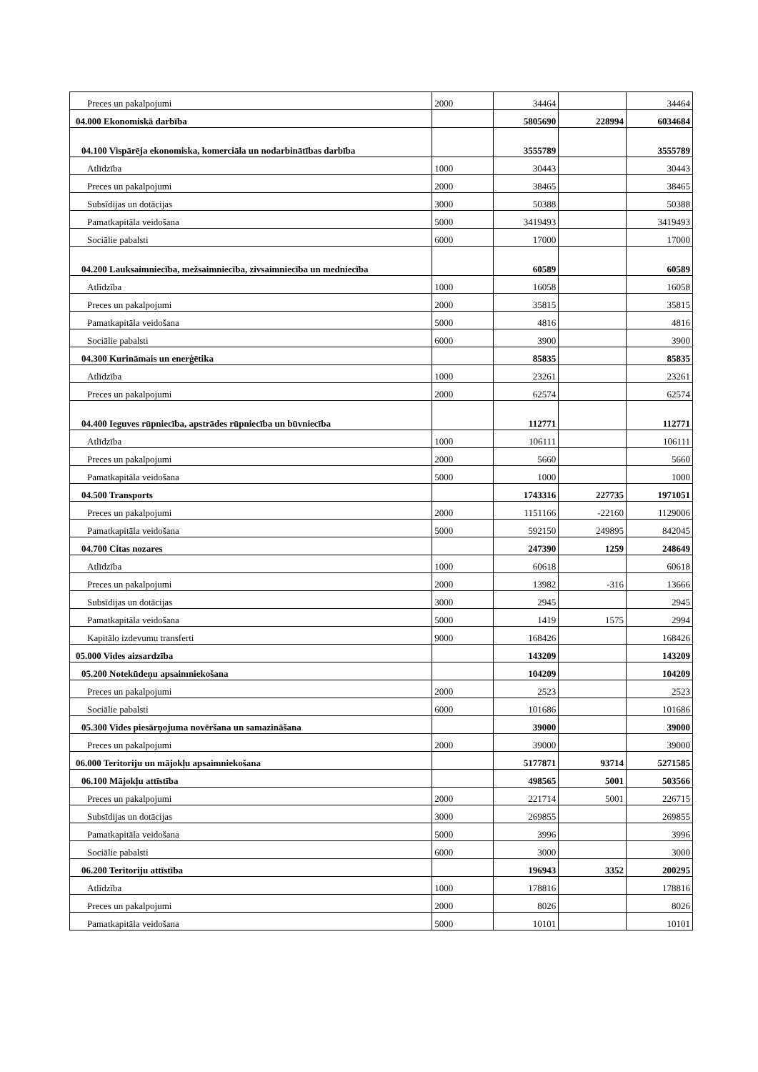| Preces un pakalpojumi | 2000 | 34464 | | 34464 |
| 04.000 Ekonomiskā darbība | | 5805690 | 228994 | 6034684 |
| 04.100 Vispārēja ekonomiska, komerciāla un nodarbinātības darbība | | 3555789 | | 3555789 |
| Atlīdzība | 1000 | 30443 | | 30443 |
| Preces un pakalpojumi | 2000 | 38465 | | 38465 |
| Subsīdijas un dotācijas | 3000 | 50388 | | 50388 |
| Pamatkapitāla veidošana | 5000 | 3419493 | | 3419493 |
| Sociālie pabalsti | 6000 | 17000 | | 17000 |
| 04.200 Lauksaimniecība, mežsaimniecība, zivsaimniecība un medniecība | | 60589 | | 60589 |
| Atlīdzība | 1000 | 16058 | | 16058 |
| Preces un pakalpojumi | 2000 | 35815 | | 35815 |
| Pamatkapitāla veidošana | 5000 | 4816 | | 4816 |
| Sociālie pabalsti | 6000 | 3900 | | 3900 |
| 04.300 Kurināmais un enerģētika | | 85835 | | 85835 |
| Atlīdzība | 1000 | 23261 | | 23261 |
| Preces un pakalpojumi | 2000 | 62574 | | 62574 |
| 04.400 Ieguves rūpniecība, apstrādes rūpniecība un būvniecība | | 112771 | | 112771 |
| Atlīdzība | 1000 | 106111 | | 106111 |
| Preces un pakalpojumi | 2000 | 5660 | | 5660 |
| Pamatkapitāla veidošana | 5000 | 1000 | | 1000 |
| 04.500 Transports | | 1743316 | 227735 | 1971051 |
| Preces un pakalpojumi | 2000 | 1151166 | -22160 | 1129006 |
| Pamatkapitāla veidošana | 5000 | 592150 | 249895 | 842045 |
| 04.700 Citas nozares | | 247390 | 1259 | 248649 |
| Atlīdzība | 1000 | 60618 | | 60618 |
| Preces un pakalpojumi | 2000 | 13982 | -316 | 13666 |
| Subsīdijas un dotācijas | 3000 | 2945 | | 2945 |
| Pamatkapitāla veidošana | 5000 | 1419 | 1575 | 2994 |
| Kapitālo izdevumu transferti | 9000 | 168426 | | 168426 |
| 05.000 Vides aizsardzība | | 143209 | | 143209 |
| 05.200 Notekūdeņu apsaimniekošana | | 104209 | | 104209 |
| Preces un pakalpojumi | 2000 | 2523 | | 2523 |
| Sociālie pabalsti | 6000 | 101686 | | 101686 |
| 05.300 Vides piesārņojuma novēršana un samazināšana | | 39000 | | 39000 |
| Preces un pakalpojumi | 2000 | 39000 | | 39000 |
| 06.000 Teritoriju un mājokļu apsaimniekošana | | 5177871 | 93714 | 5271585 |
| 06.100 Mājokļu attīstība | | 498565 | 5001 | 503566 |
| Preces un pakalpojumi | 2000 | 221714 | 5001 | 226715 |
| Subsīdijas un dotācijas | 3000 | 269855 | | 269855 |
| Pamatkapitāla veidošana | 5000 | 3996 | | 3996 |
| Sociālie pabalsti | 6000 | 3000 | | 3000 |
| 06.200 Teritoriju attīstība | | 196943 | 3352 | 200295 |
| Atlīdzība | 1000 | 178816 | | 178816 |
| Preces un pakalpojumi | 2000 | 8026 | | 8026 |
| Pamatkapitāla veidošana | 5000 | 10101 | | 10101 |